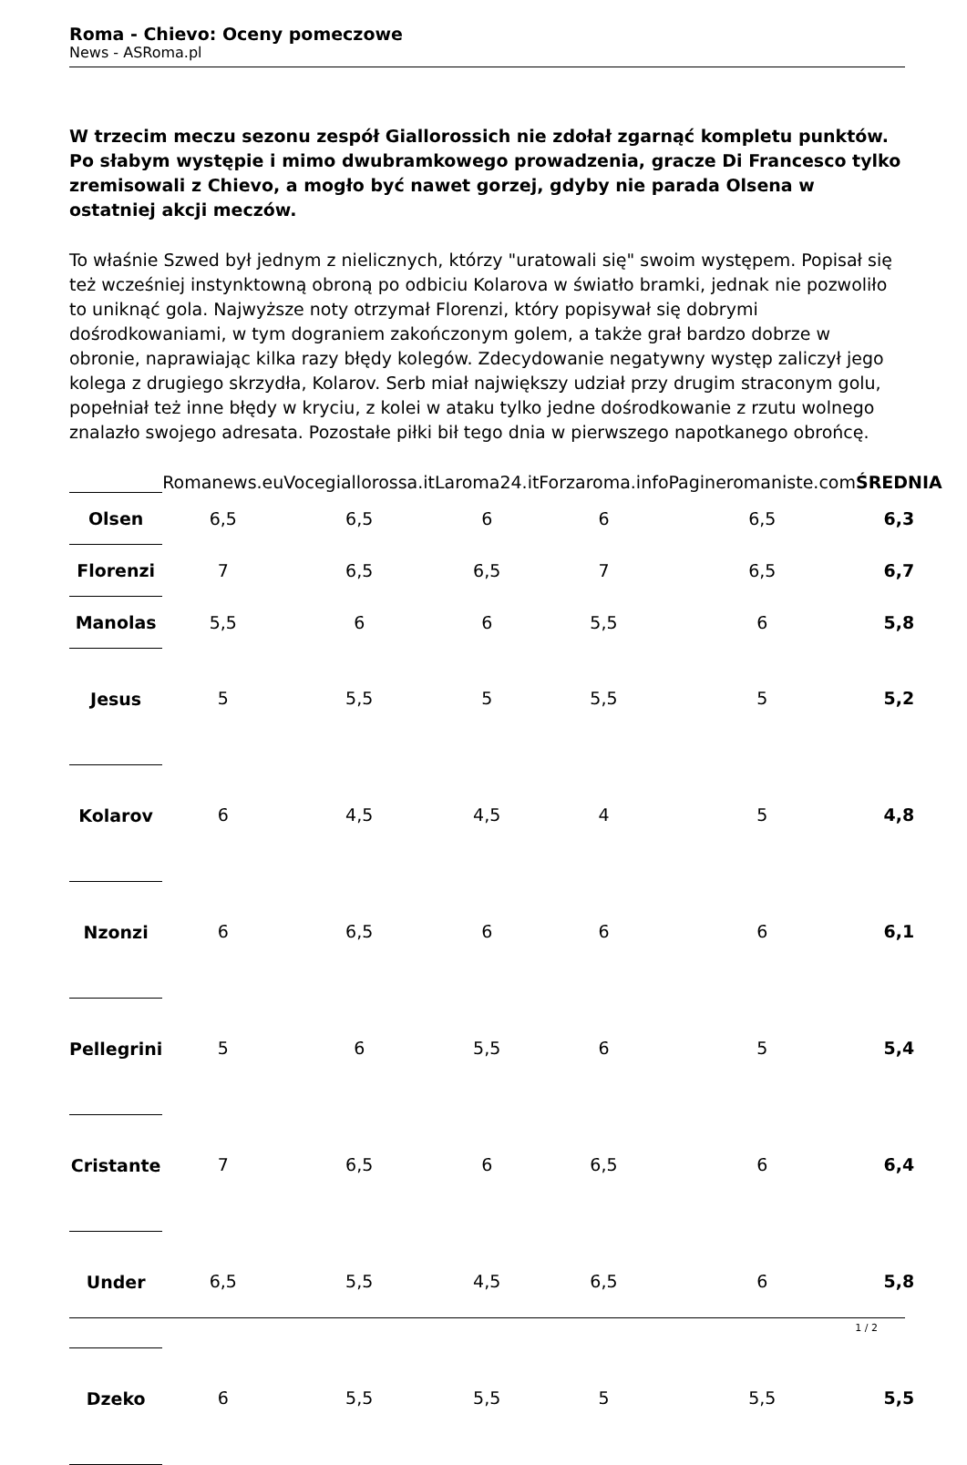Roma - Chievo: Oceny pomeczowe
News - ASRoma.pl
W trzecim meczu sezonu zespół Giallorossich nie zdołał zgarnąć kompletu punktów. Po słabym występie i mimo dwubramkowego prowadzenia, gracze Di Francesco tylko zremisowali z Chievo, a mogło być nawet gorzej, gdyby nie parada Olsena w ostatniej akcji meczów.
To właśnie Szwed był jednym z nielicznych, którzy "uratowali się" swoim występem. Popisał się też wcześniej instynktowną obroną po odbiciu Kolarova w światło bramki, jednak nie pozwoliło to uniknąć gola. Najwyższe noty otrzymał Florenzi, który popisywał się dobrymi dośrodkowaniami, w tym dograniem zakończonym golem, a także grał bardzo dobrze w obronie, naprawiając kilka razy błędy kolegów. Zdecydowanie negatywny występ zaliczył jego kolega z drugiego skrzydła, Kolarov. Serb miał największy udział przy drugim straconym golu, popełniał też inne błędy w kryciu, z kolei w ataku tylko jedne dośrodkowanie z rzutu wolnego znalazło swojego adresata. Pozostałe piłki bił tego dnia w pierwszego napotkanego obrońcę.
| | Romanews.eu | Vocegiallorossa.it | Laroma24.it | Forzaroma.info | Pagineromaniste.com | ŚREDNIA |
| --- | --- | --- | --- | --- | --- | --- |
| Olsen | 6,5 | 6,5 | 6 | 6 | 6,5 | 6,3 |
| Florenzi | 7 | 6,5 | 6,5 | 7 | 6,5 | 6,7 |
| Manolas | 5,5 | 6 | 6 | 5,5 | 6 | 5,8 |
| Jesus | 5 | 5,5 | 5 | 5,5 | 5 | 5,2 |
| Kolarov | 6 | 4,5 | 4,5 | 4 | 5 | 4,8 |
| Nzonzi | 6 | 6,5 | 6 | 6 | 6 | 6,1 |
| Pellegrini | 5 | 6 | 5,5 | 6 | 5 | 5,4 |
| Cristante | 7 | 6,5 | 6 | 6,5 | 6 | 6,4 |
| Under | 6,5 | 5,5 | 4,5 | 6,5 | 6 | 5,8 |
| Dzeko | 6 | 5,5 | 5,5 | 5 | 5,5 | 5,5 |
1 / 2